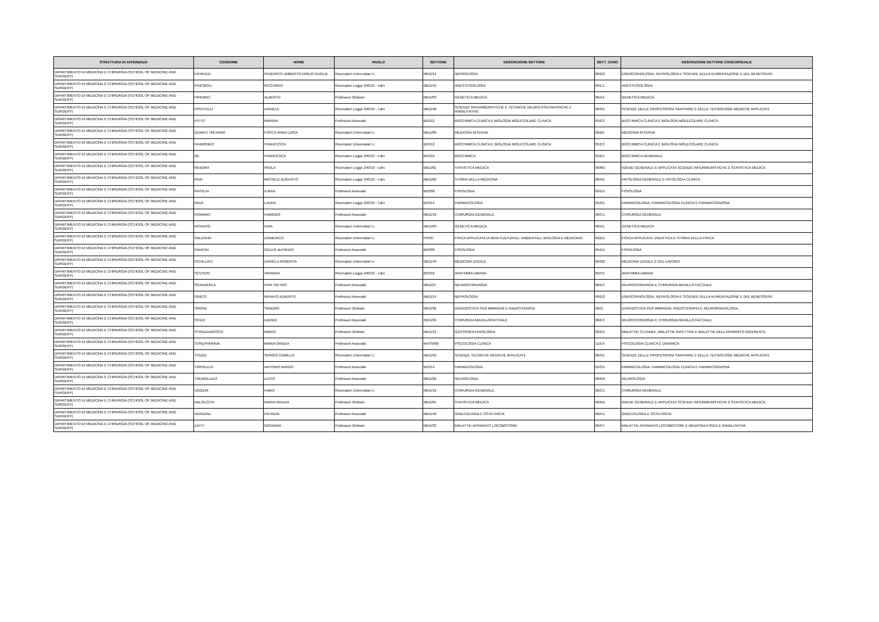| STRUTTURA DI AFFERENZA | COGNOME | NOME | RUOLO | SETTORE | DESCRIZIONE SETTORE | SETT_CONC | DESCRIZIONE SETTORE CONCORSUALE |
| --- | --- | --- | --- | --- | --- | --- | --- |
| DIPARTIMENTO DI MEDICINA E CHIRURGIA (SCHOOL OF MEDICINE AND SURGERY) | PIERUZZI | FEDERICO UMBERTO EMILIO GUGLIE | Ricercatori Universitari t.i. | MED/14 | NEFROLOGIA | 06/D2 | ENDOCRINOLOGIA, NEFROLOGIA E SCIENZE DELLA ALIMENTAZIONE E DEL BENESSERE |
| DIPARTIMENTO DI MEDICINA E CHIRURGIA (SCHOOL OF MEDICINE AND SURGERY) | PINCIROLI | RICCARDO | Ricercatori Legge 240/10 - t.det. | MED/41 | ANESTESIOLOGIA | 06/L1 | ANESTESIOLOGIA |
| DIPARTIMENTO DI MEDICINA E CHIRURGIA (SCHOOL OF MEDICINE AND SURGERY) | PIPERNO | ALBERTO | Professori Ordinari | MED/03 | GENETICA MEDICA | 06/A1 | GENETICA MEDICA |
| DIPARTIMENTO DI MEDICINA E CHIRURGIA (SCHOOL OF MEDICINE AND SURGERY) | PISCITELLI | DANIELE | Ricercatori Legge 240/10 - t.det. | MED/48 | SCIENZE INFERMIERISTICHE E TECNICHE NEURO-PSICHIATRICHE E RIABILITATIVE | 06/N1 | SCIENZE DELLE PROFESSIONI SANITARIE E DELLE TECNOLOGIE MEDICHE APPLICATE |
| DIPARTIMENTO DI MEDICINA E CHIRURGIA (SCHOOL OF MEDICINE AND SURGERY) | PITTO | MARINA | Professori Associati | BIO/12 | BIOCHIMICA CLINICA E BIOLOGIA MOLECOLARE CLINICA | 05/E3 | BIOCHIMICA CLINICA E BIOLOGIA MOLECOLARE CLINICA |
| DIPARTIMENTO DI MEDICINA E CHIRURGIA (SCHOOL OF MEDICINE AND SURGERY) | QUARTI TREVANO | FOSCA ANNA LUISA | Ricercatori Universitari t.i. | MED/09 | MEDICINA INTERNA | 06/B1 | MEDICINA INTERNA |
| DIPARTIMENTO DI MEDICINA E CHIRURGIA (SCHOOL OF MEDICINE AND SURGERY) | RAIMONDO | FRANCESCA | Ricercatori Universitari t.i. | BIO/12 | BIOCHIMICA CLINICA E BIOLOGIA MOLECOLARE CLINICA | 05/E3 | BIOCHIMICA CLINICA E BIOLOGIA MOLECOLARE CLINICA |
| DIPARTIMENTO DI MEDICINA E CHIRURGIA (SCHOOL OF MEDICINE AND SURGERY) | RE | FRANCESCA | Ricercatori Legge 240/10 - t.det. | BIO/10 | BIOCHIMICA | 05/E1 | BIOCHIMICA GENERALE |
| DIPARTIMENTO DI MEDICINA E CHIRURGIA (SCHOOL OF MEDICINE AND SURGERY) | REBORA | PAOLA | Ricercatori Legge 240/10 - t.det. | MED/01 | STATISTICA MEDICA | 06/M1 | IGIENE GENERALE E APPLICATA SCIENZE INFERMIERISTICHE E STATISTICA MEDICA |
| DIPARTIMENTO DI MEDICINA E CHIRURGIA (SCHOOL OF MEDICINE AND SURGERY) | RIVA | MICHELE AUGUSTO | Ricercatori Legge 240/10 - t.det. | MED/02 | STORIA DELLA MEDICINA | 06/A2 | PATOLOGIA GENERALE E PATOLOGIA CLINICA |
| DIPARTIMENTO DI MEDICINA E CHIRURGIA (SCHOOL OF MEDICINE AND SURGERY) | RIVOLTA | ILARIA | Professori Associati | BIO/09 | FISIOLOGIA | 05/D1 | FISIOLOGIA |
| DIPARTIMENTO DI MEDICINA E CHIRURGIA (SCHOOL OF MEDICINE AND SURGERY) | RIZZI | LAURA | Ricercatori Legge 240/10 - t.det. | BIO/14 | FARMACOLOGIA | 05/G1 | FARMACOLOGIA, FARMACOLOGIA CLINICA E FARMACOGNOSIA |
| DIPARTIMENTO DI MEDICINA E CHIRURGIA (SCHOOL OF MEDICINE AND SURGERY) | ROMANO | FABRIZIO | Professori Associati | MED/18 | CHIRURGIA GENERALE | 06/C1 | CHIRURGIA GENERALE |
| DIPARTIMENTO DI MEDICINA E CHIRURGIA (SCHOOL OF MEDICINE AND SURGERY) | ROVERSI | GAIA | Ricercatori Universitari t.i. | MED/03 | GENETICA MEDICA | 06/A1 | GENETICA MEDICA |
| DIPARTIMENTO DI MEDICINA E CHIRURGIA (SCHOOL OF MEDICINE AND SURGERY) | SALERNO | DOMENICO | Ricercatori Universitari t.i. | FIS/07 | FISICA APPLICATA (A BENI CULTURALI, AMBIENTALI, BIOLOGIA E MEDICINA) | 02/D1 | FISICA APPLICATA, DIDATTICA E STORIA DELLA FISICA |
| DIPARTIMENTO DI MEDICINA E CHIRURGIA (SCHOOL OF MEDICINE AND SURGERY) | SANCINI | GIULIO ALFREDO | Professori Associati | BIO/09 | FISIOLOGIA | 05/D1 | FISIOLOGIA |
| DIPARTIMENTO DI MEDICINA E CHIRURGIA (SCHOOL OF MEDICINE AND SURGERY) | SCHILLACI | DANIELA ROBERTA | Ricercatori Universitari t.i. | MED/43 | MEDICINA LEGALE | 06/M2 | MEDICINA LEGALE E DEL LAVORO |
| DIPARTIMENTO DI MEDICINA E CHIRURGIA (SCHOOL OF MEDICINE AND SURGERY) | SCUTERI | ARIANNA | Ricercatori Legge 240/10 - t.det. | BIO/16 | ANATOMIA UMANA | 05/H1 | ANATOMIA UMANA |
| DIPARTIMENTO DI MEDICINA E CHIRURGIA (SCHOOL OF MEDICINE AND SURGERY) | SGANZERLA | ERIK PIETRO | Professori Associati | MED/27 | NEUROCHIRURGIA | 06/E3 | NEUROCHIRURGIA E CHIRURGIA MAXILLO FACCIALE |
| DIPARTIMENTO DI MEDICINA E CHIRURGIA (SCHOOL OF MEDICINE AND SURGERY) | SINICO | RENATO ALBERTO | Professori Associati | MED/14 | NEFROLOGIA | 06/D2 | ENDOCRINOLOGIA, NEFROLOGIA E SCIENZE DELLA ALIMENTAZIONE E DEL BENESSERE |
| DIPARTIMENTO DI MEDICINA E CHIRURGIA (SCHOOL OF MEDICINE AND SURGERY) | SIRONI | SANDRO | Professori Ordinari | MED/36 | DIAGNOSTICA PER IMMAGINI E RADIOTERAPIA | 06/I1 | DIAGNOSTICA PER IMMAGINI, RADIOTERAPIA E NEURORADIOLOGIA |
| DIPARTIMENTO DI MEDICINA E CHIRURGIA (SCHOOL OF MEDICINE AND SURGERY) | SOZZI | DAVIDE | Professori Associati | MED/29 | CHIRURGIA MAXILLOFACCIALE | 06/E3 | NEUROCHIRURGIA E CHIRURGIA MAXILLO FACCIALE |
| DIPARTIMENTO DI MEDICINA E CHIRURGIA (SCHOOL OF MEDICINE AND SURGERY) | STRAZZABOSCO | MARIO | Professori Ordinari | MED/12 | GASTROENTEROLOGIA | 06/D4 | MALATTIE CUTANEE, MALATTIE INFETTIVE E MALATTIE DELL'APPARATO DIGERENTE |
| DIPARTIMENTO DI MEDICINA E CHIRURGIA (SCHOOL OF MEDICINE AND SURGERY) | STREPPARAVA | MARIA GRAZIA | Professori Associati | M-PSI/08 | PSICOLOGIA CLINICA | 11/E4 | PSICOLOGIA CLINICA E DINAMICA |
| DIPARTIMENTO DI MEDICINA E CHIRURGIA (SCHOOL OF MEDICINE AND SURGERY) | TODDE | SERGIO CAMILLO | Ricercatori Universitari t.i. | MED/50 | SCIENZE TECNICHE MEDICHE APPLICATE | 06/N1 | SCIENZE DELLE PROFESSIONI SANITARIE E DELLE TECNOLOGIE MEDICHE APPLICATE |
| DIPARTIMENTO DI MEDICINA E CHIRURGIA (SCHOOL OF MEDICINE AND SURGERY) | TORSELLO | ANTONIO BIAGIO | Professori Associati | BIO/14 | FARMACOLOGIA | 05/G1 | FARMACOLOGIA, FARMACOLOGIA CLINICA E FARMACOGNOSIA |
| DIPARTIMENTO DI MEDICINA E CHIRURGIA (SCHOOL OF MEDICINE AND SURGERY) | TREMOLIZZO | LUCIO | Professori Associati | MED/26 | NEUROLOGIA | 06/D6 | NEUROLOGIA |
| DIPARTIMENTO DI MEDICINA E CHIRURGIA (SCHOOL OF MEDICINE AND SURGERY) | UGGERI | FABIO | Ricercatori Universitari t.i. | MED/18 | CHIRURGIA GENERALE | 06/C1 | CHIRURGIA GENERALE |
| DIPARTIMENTO DI MEDICINA E CHIRURGIA (SCHOOL OF MEDICINE AND SURGERY) | VALSECCHI | MARIA GRAZIA | Professori Ordinari | MED/01 | STATISTICA MEDICA | 06/M1 | IGIENE GENERALE E APPLICATA SCIENZE INFERMIERISTICHE E STATISTICA MEDICA |
| DIPARTIMENTO DI MEDICINA E CHIRURGIA (SCHOOL OF MEDICINE AND SURGERY) | VERGANI | PATRIZIA | Professori Associati | MED/40 | GINECOLOGIA E OSTETRICIA | 06/H1 | GINECOLOGIA E OSTETRICIA |
| DIPARTIMENTO DI MEDICINA E CHIRURGIA (SCHOOL OF MEDICINE AND SURGERY) | ZATTI | GIOVANNI | Professori Ordinari | MED/33 | MALATTIE APPARATO LOCOMOTORE | 06/F4 | MALATTIE APPARATO LOCOMOTORE E MEDICINA FISICA E RIABILITATIVA |